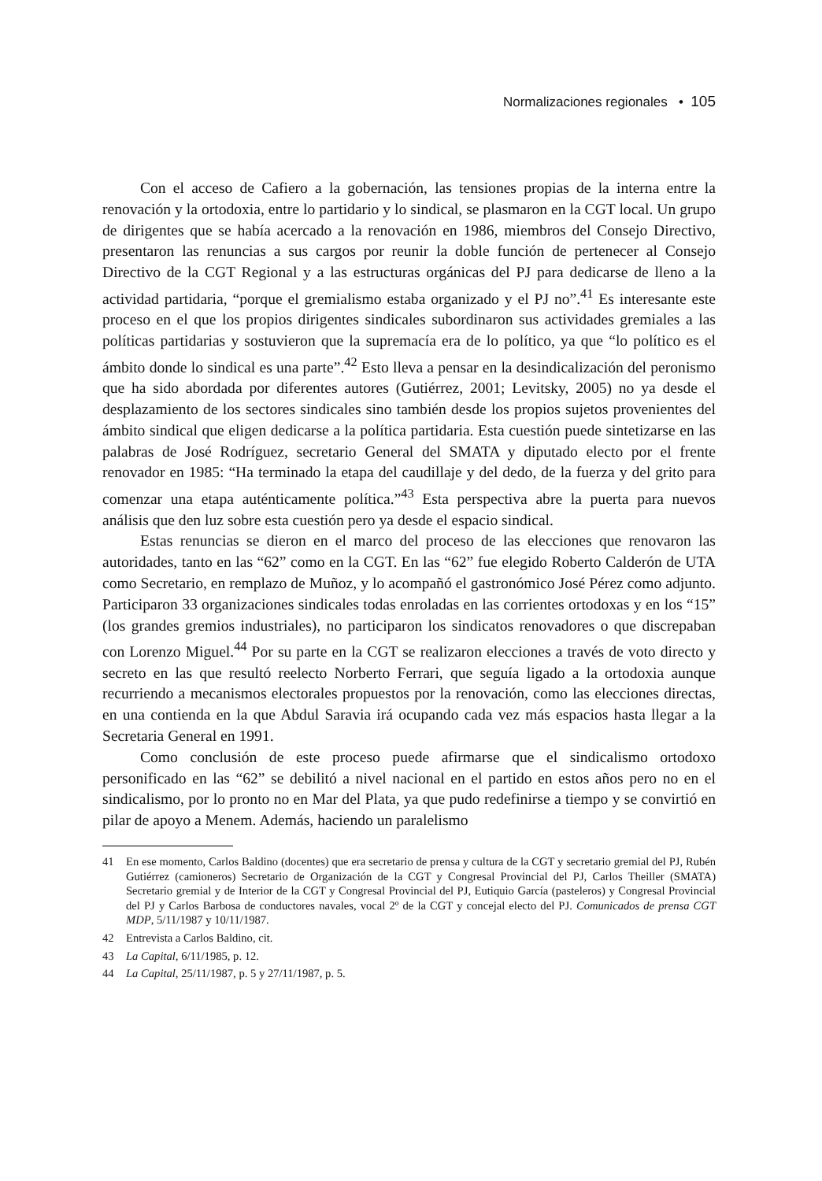Normalizaciones regionales • 105
Con el acceso de Cafiero a la gobernación, las tensiones propias de la interna entre la renovación y la ortodoxia, entre lo partidario y lo sindical, se plasmaron en la CGT local. Un grupo de dirigentes que se había acercado a la renovación en 1986, miembros del Consejo Directivo, presentaron las renuncias a sus cargos por reunir la doble función de pertenecer al Consejo Directivo de la CGT Regional y a las estructuras orgánicas del PJ para dedicarse de lleno a la actividad partidaria, “porque el gremialismo estaba organizado y el PJ no”.<sup>41</sup> Es interesante este proceso en el que los propios dirigentes sindicales subordinaron sus actividades gremiales a las políticas partidarias y sostuvieron que la supremacía era de lo político, ya que “lo político es el ámbito donde lo sindical es una parte”.<sup>42</sup> Esto lleva a pensar en la desindicalización del peronismo que ha sido abordada por diferentes autores (Gutiérrez, 2001; Levitsky, 2005) no ya desde el desplazamiento de los sectores sindicales sino también desde los propios sujetos provenientes del ámbito sindical que eligen dedicarse a la política partidaria. Esta cuestión puede sintetizarse en las palabras de José Rodríguez, secretario General del SMATA y diputado electo por el frente renovador en 1985: “Ha terminado la etapa del caudillaje y del dedo, de la fuerza y del grito para comenzar una etapa auténticamente política.”<sup>43</sup> Esta perspectiva abre la puerta para nuevos análisis que den luz sobre esta cuestión pero ya desde el espacio sindical.
Estas renuncias se dieron en el marco del proceso de las elecciones que renovaron las autoridades, tanto en las “62” como en la CGT. En las “62” fue elegido Roberto Calderón de UTA como Secretario, en remplazo de Muñoz, y lo acompañó el gastronómico José Pérez como adjunto. Participaron 33 organizaciones sindicales todas enroladas en las corrientes ortodoxas y en los “15” (los grandes gremios industriales), no participaron los sindicatos renovadores o que discrepaban con Lorenzo Miguel.<sup>44</sup> Por su parte en la CGT se realizaron elecciones a través de voto directo y secreto en las que resultó reelecto Norberto Ferrari, que seguía ligado a la ortodoxia aunque recurriendo a mecanismos electorales propuestos por la renovación, como las elecciones directas, en una contienda en la que Abdul Saravia irá ocupando cada vez más espacios hasta llegar a la Secretaria General en 1991.
Como conclusión de este proceso puede afirmarse que el sindicalismo ortodoxo personificado en las “62” se debilitó a nivel nacional en el partido en estos años pero no en el sindicalismo, por lo pronto no en Mar del Plata, ya que pudo redefinirse a tiempo y se convirtió en pilar de apoyo a Menem. Además, haciendo un paralelismo
41 En ese momento, Carlos Baldino (docentes) que era secretario de prensa y cultura de la CGT y secretario gremial del PJ, Rubén Gutiérrez (camioneros) Secretario de Organización de la CGT y Congresal Provincial del PJ, Carlos Theiller (SMATA) Secretario gremial y de Interior de la CGT y Congresal Provincial del PJ, Eutiquio García (pasteleros) y Congresal Provincial del PJ y Carlos Barbosa de conductores navales, vocal 2º de la CGT y concejal electo del PJ. Comunicados de prensa CGT MDP, 5/11/1987 y 10/11/1987.
42 Entrevista a Carlos Baldino, cit.
43 La Capital, 6/11/1985, p. 12.
44 La Capital, 25/11/1987, p. 5 y 27/11/1987, p. 5.